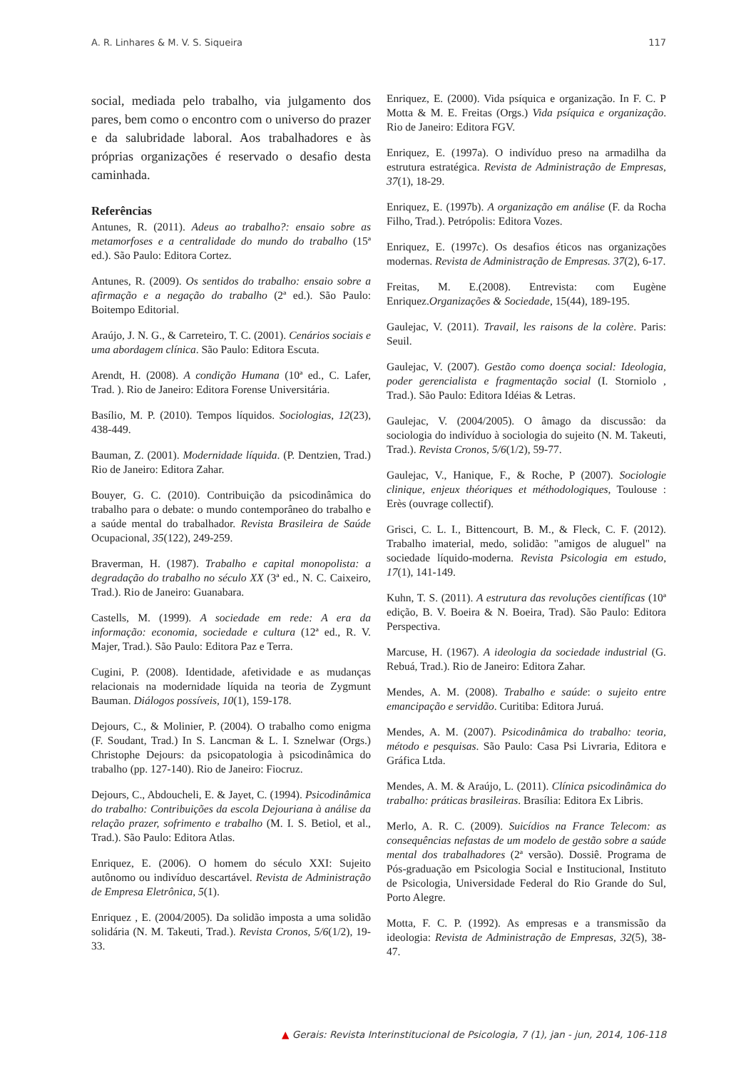A. R. Linhares & M. V. S. Siqueira 117
social, mediada pelo trabalho, via julgamento dos pares, bem como o encontro com o universo do prazer e da salubridade laboral. Aos trabalhadores e às próprias organizações é reservado o desafio desta caminhada.
Referências
Antunes, R. (2011). Adeus ao trabalho?: ensaio sobre as metamorfoses e a centralidade do mundo do trabalho (15ª ed.). São Paulo: Editora Cortez.
Antunes, R. (2009). Os sentidos do trabalho: ensaio sobre a afirmação e a negação do trabalho (2ª ed.). São Paulo: Boitempo Editorial.
Araújo, J. N. G., & Carreteiro, T. C. (2001). Cenários sociais e uma abordagem clínica. São Paulo: Editora Escuta.
Arendt, H. (2008). A condição Humana (10ª ed., C. Lafer, Trad. ). Rio de Janeiro: Editora Forense Universitária.
Basílio, M. P. (2010). Tempos líquidos. Sociologias, 12(23), 438-449.
Bauman, Z. (2001). Modernidade líquida. (P. Dentzien, Trad.) Rio de Janeiro: Editora Zahar.
Bouyer, G. C. (2010). Contribuição da psicodinâmica do trabalho para o debate: o mundo contemporâneo do trabalho e a saúde mental do trabalhador. Revista Brasileira de Saúde Ocupacional, 35(122), 249-259.
Braverman, H. (1987). Trabalho e capital monopolista: a degradação do trabalho no século XX (3ª ed., N. C. Caixeiro, Trad.). Rio de Janeiro: Guanabara.
Castells, M. (1999). A sociedade em rede: A era da informação: economia, sociedade e cultura (12ª ed., R. V. Majer, Trad.). São Paulo: Editora Paz e Terra.
Cugini, P. (2008). Identidade, afetividade e as mudanças relacionais na modernidade líquida na teoria de Zygmunt Bauman. Diálogos possíveis, 10(1), 159-178.
Dejours, C., & Molinier, P. (2004). O trabalho como enigma (F. Soudant, Trad.) In S. Lancman & L. I. Sznelwar (Orgs.) Christophe Dejours: da psicopatologia à psicodinâmica do trabalho (pp. 127-140). Rio de Janeiro: Fiocruz.
Dejours, C., Abdoucheli, E. & Jayet, C. (1994). Psicodinâmica do trabalho: Contribuições da escola Dejouriana à análise da relação prazer, sofrimento e trabalho (M. I. S. Betiol, et al., Trad.). São Paulo: Editora Atlas.
Enriquez, E. (2006). O homem do século XXI: Sujeito autônomo ou indivíduo descartável. Revista de Administração de Empresa Eletrônica, 5(1).
Enriquez , E. (2004/2005). Da solidão imposta a uma solidão solidária (N. M. Takeuti, Trad.). Revista Cronos, 5/6(1/2), 19-33.
Enriquez, E. (2000). Vida psíquica e organização. In F. C. P Motta & M. E. Freitas (Orgs.) Vida psíquica e organização. Rio de Janeiro: Editora FGV.
Enriquez, E. (1997a). O indivíduo preso na armadilha da estrutura estratégica. Revista de Administração de Empresas, 37(1), 18-29.
Enriquez, E. (1997b). A organização em análise (F. da Rocha Filho, Trad.). Petrópolis: Editora Vozes.
Enriquez, E. (1997c). Os desafios éticos nas organizações modernas. Revista de Administração de Empresas. 37(2), 6-17.
Freitas, M. E.(2008). Entrevista: com Eugène Enriquez.Organizações & Sociedade, 15(44), 189-195.
Gaulejac, V. (2011). Travail, les raisons de la colère. Paris: Seuil.
Gaulejac, V. (2007). Gestão como doença social: Ideologia, poder gerencialista e fragmentação social (I. Storniolo , Trad.). São Paulo: Editora Idéias & Letras.
Gaulejac, V. (2004/2005). O âmago da discussão: da sociologia do indivíduo à sociologia do sujeito (N. M. Takeuti, Trad.). Revista Cronos, 5/6(1/2), 59-77.
Gaulejac, V., Hanique, F., & Roche, P (2007). Sociologie clinique, enjeux théoriques et méthodologiques, Toulouse : Erès (ouvrage collectif).
Grisci, C. L. I., Bittencourt, B. M., & Fleck, C. F. (2012). Trabalho imaterial, medo, solidão: "amigos de aluguel" na sociedade líquido-moderna. Revista Psicologia em estudo, 17(1), 141-149.
Kuhn, T. S. (2011). A estrutura das revoluções científicas (10ª edição, B. V. Boeira & N. Boeira, Trad). São Paulo: Editora Perspectiva.
Marcuse, H. (1967). A ideologia da sociedade industrial (G. Rebuá, Trad.). Rio de Janeiro: Editora Zahar.
Mendes, A. M. (2008). Trabalho e saúde: o sujeito entre emancipação e servidão. Curitiba: Editora Juruá.
Mendes, A. M. (2007). Psicodinâmica do trabalho: teoria, método e pesquisas. São Paulo: Casa Psi Livraria, Editora e Gráfica Ltda.
Mendes, A. M. & Araújo, L. (2011). Clínica psicodinâmica do trabalho: práticas brasileiras. Brasília: Editora Ex Libris.
Merlo, A. R. C. (2009). Suicídios na France Telecom: as consequências nefastas de um modelo de gestão sobre a saúde mental dos trabalhadores (2ª versão). Dossiê. Programa de Pós-graduação em Psicologia Social e Institucional, Instituto de Psicologia, Universidade Federal do Rio Grande do Sul, Porto Alegre.
Motta, F. C. P. (1992). As empresas e a transmissão da ideologia: Revista de Administração de Empresas, 32(5), 38-47.
▲ Gerais: Revista Interinstitucional de Psicologia, 7 (1), jan - jun, 2014, 106-118